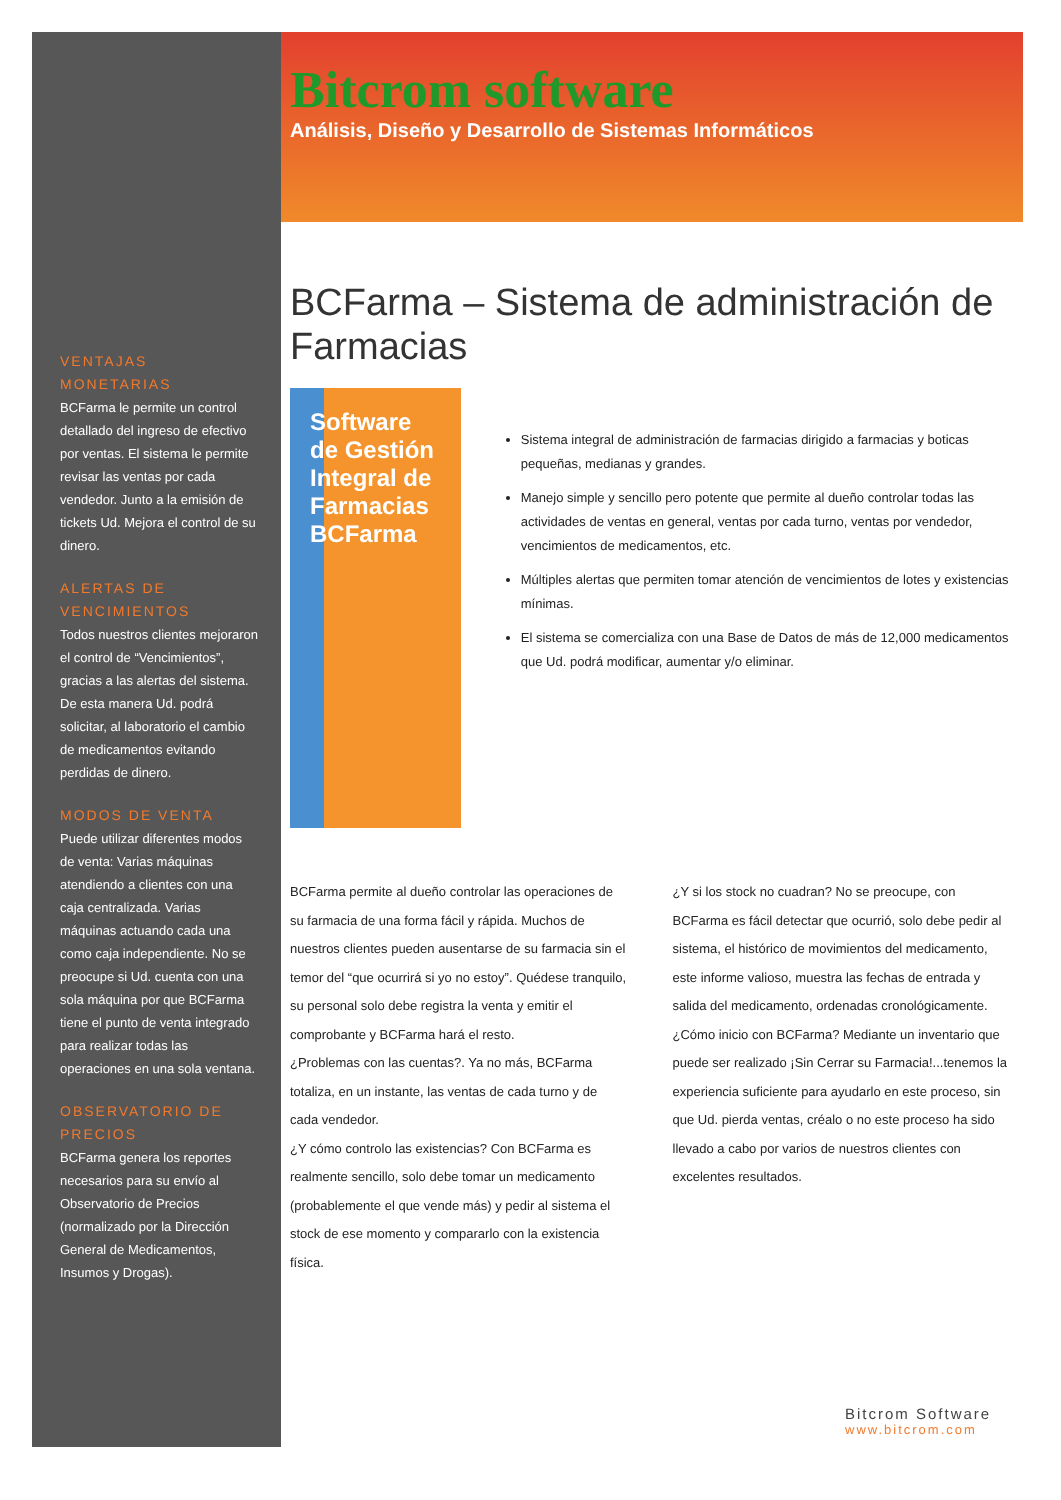VENTAJAS MONETARIAS
BCFarma le permite un control detallado del ingreso de efectivo por ventas. El sistema le permite revisar las ventas por cada vendedor. Junto a la emisión de tickets Ud. Mejora el control de su dinero.
ALERTAS DE VENCIMIENTOS
Todos nuestros clientes mejoraron el control de “Vencimientos”, gracias a las alertas del sistema. De esta manera Ud. podrá solicitar, al laboratorio el cambio de medicamentos evitando perdidas de dinero.
MODOS DE VENTA
Puede utilizar diferentes modos de venta: Varias máquinas atendiendo a clientes con una caja centralizada. Varias máquinas actuando cada una como caja independiente. No se preocupe si Ud. cuenta con una sola máquina por que BCFarma tiene el punto de venta integrado para realizar todas las operaciones en una sola ventana.
OBSERVATORIO DE PRECIOS
BCFarma genera los reportes necesarios para su envío al Observatorio de Precios (normalizado por la Dirección General de Medicamentos, Insumos y Drogas).
Bitcrom software
Análisis, Diseño y Desarrollo de Sistemas Informáticos
BCFarma – Sistema de administración de Farmacias
Software de Gestión Integral de Farmacias
BCFarma
Sistema integral de administración de farmacias dirigido a farmacias y boticas pequeñas, medianas y grandes.
Manejo simple y sencillo pero potente que permite al dueño controlar todas las actividades de ventas en general, ventas por cada turno, ventas por vendedor, vencimientos de medicamentos, etc.
Múltiples alertas que permiten tomar atención de vencimientos de lotes y existencias mínimas.
El sistema se comercializa con una Base de Datos de más de 12,000 medicamentos que Ud. podrá modificar, aumentar y/o eliminar.
BCFarma permite al dueño controlar las operaciones de su farmacia de una forma fácil y rápida. Muchos de nuestros clientes pueden ausentarse de su farmacia sin el temor del “que ocurrirá si yo no estoy”. Quédese tranquilo, su personal solo debe registra la venta y emitir el comprobante y BCFarma hará el resto.
¿Problemas con las cuentas?. Ya no más, BCFarma totaliza, en un instante, las ventas de cada turno y de cada vendedor.
¿Y cómo controlo las existencias? Con BCFarma es realmente sencillo, solo debe tomar un medicamento (probablemente el que vende más) y pedir al sistema el stock de ese momento y compararlo con la existencia física.
¿Y si los stock no cuadran? No se preocupe, con BCFarma es fácil detectar que ocurrió, solo debe pedir al sistema, el histórico de movimientos del medicamento, este informe valioso, muestra las fechas de entrada y salida del medicamento, ordenadas cronológicamente.
¿Cómo inicio con BCFarma? Mediante un inventario que puede ser realizado ¡Sin Cerrar su Farmacia!...tenemos la experiencia suficiente para ayudarlo en este proceso, sin que Ud. pierda ventas, créalo o no este proceso ha sido llevado a cabo por varios de nuestros clientes con excelentes resultados.
Bitcrom Software
www.bitcrom.com